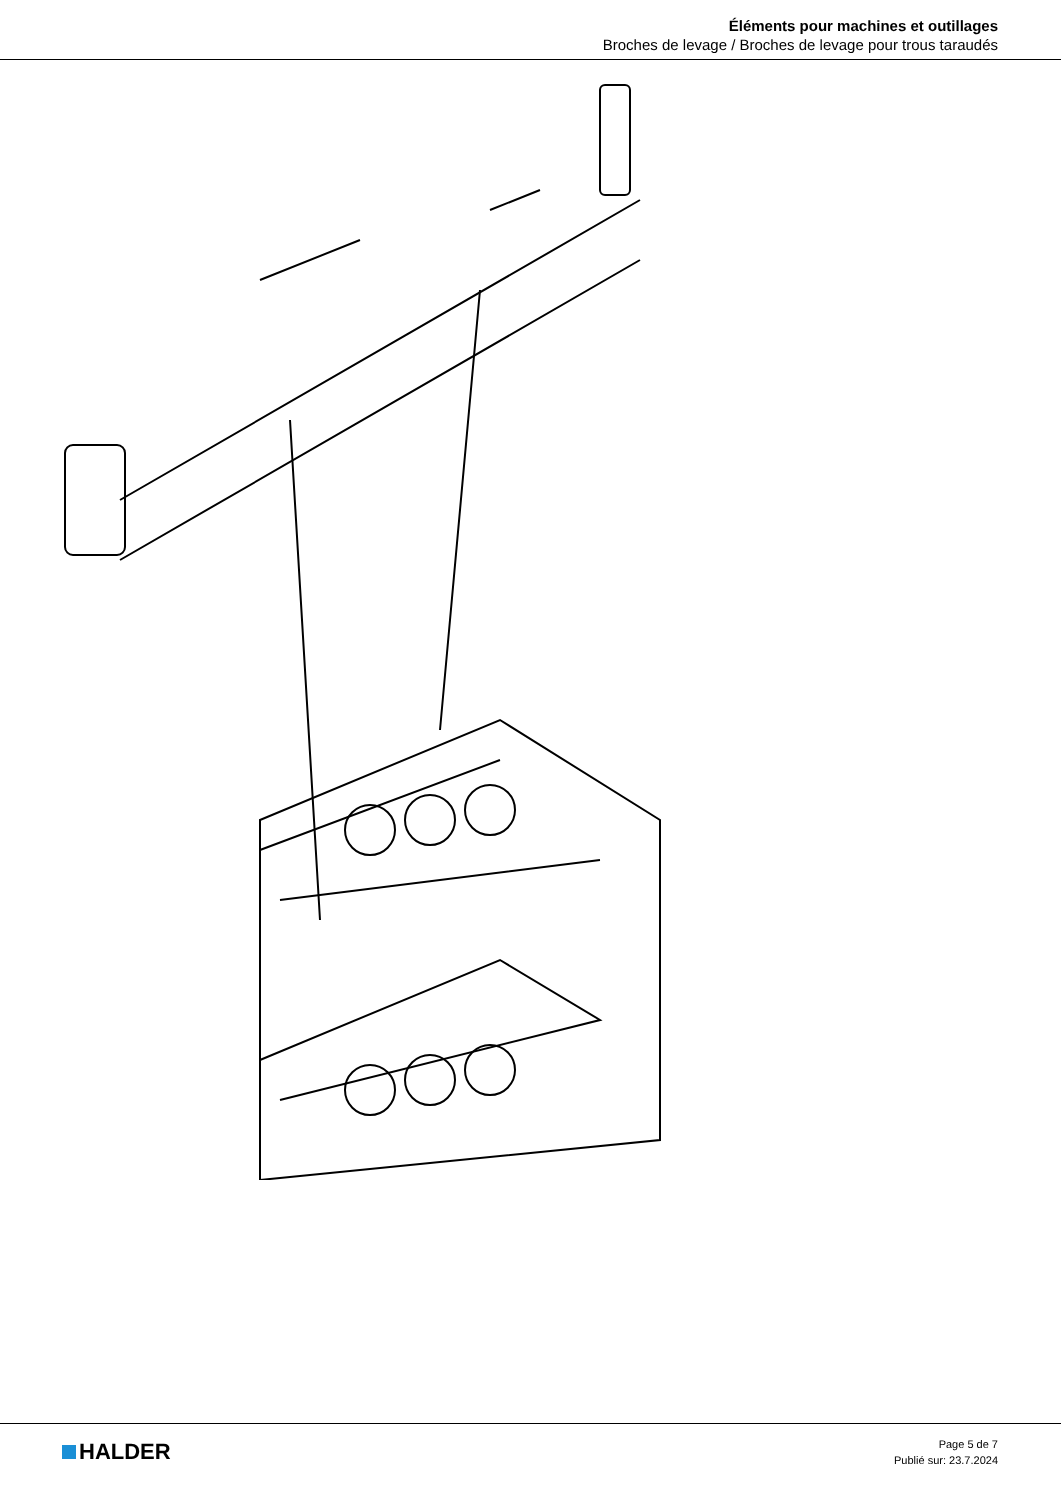Éléments pour machines et outillages
Broches de levage / Broches de levage pour trous taraudés
HALDER
Page 5 de 7
Publié sur: 23.7.2024